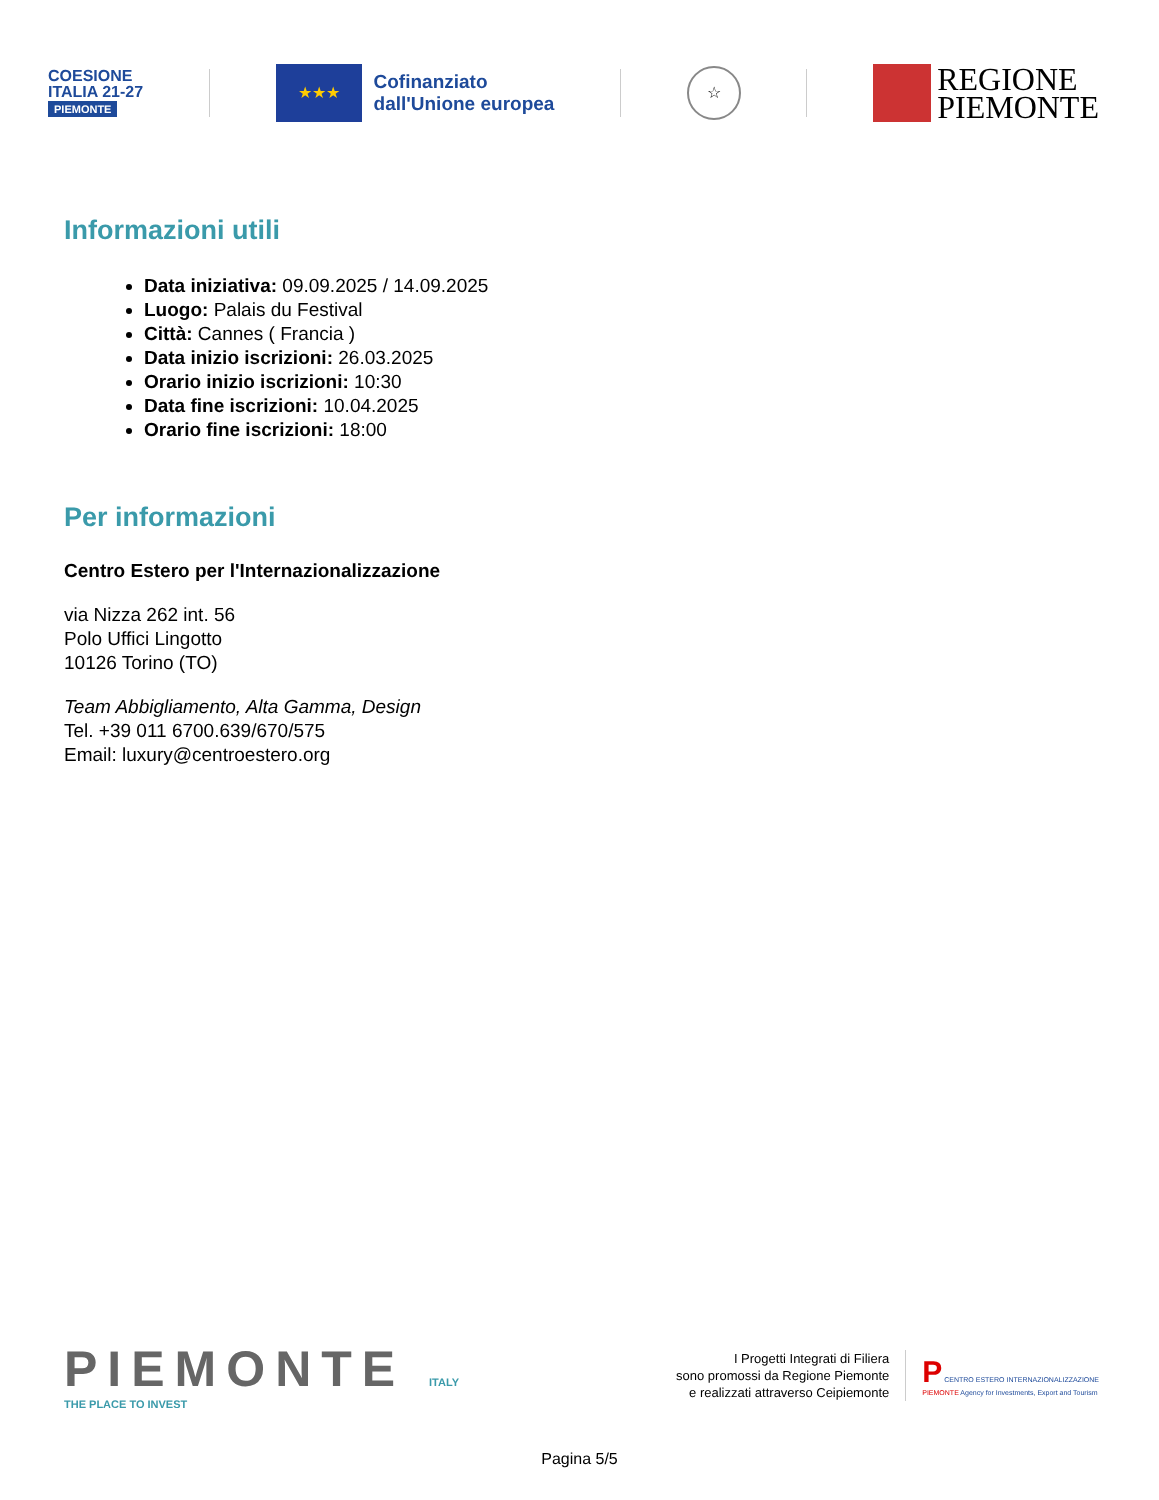COESIONE
ITALIA 21-27
PIEMONTE
★★★
Cofinanziato
dall'Unione europea
☆
REGIONE
PIEMONTE
Informazioni utili
Data iniziativa: 09.09.2025 / 14.09.2025
Luogo: Palais du Festival
Città: Cannes ( Francia )
Data inizio iscrizioni: 26.03.2025
Orario inizio iscrizioni: 10:30
Data fine iscrizioni: 10.04.2025
Orario fine iscrizioni: 18:00
Per informazioni
Centro Estero per l'Internazionalizzazione
via Nizza 262 int. 56
Polo Uffici Lingotto
10126 Torino (TO)
Team Abbigliamento, Alta Gamma, Design
Tel. +39 011 6700.639/670/575
Email: luxury@centroestero.org
PIEMONTE ITALY
THE PLACE TO INVEST
I Progetti Integrati di Filiera
sono promossi da Regione Piemonte
e realizzati attraverso Ceipiemonte
P CENTRO ESTERO INTERNAZIONALIZZAZIONE
PIEMONTE Agency for Investments, Export and Tourism
Pagina 5/5